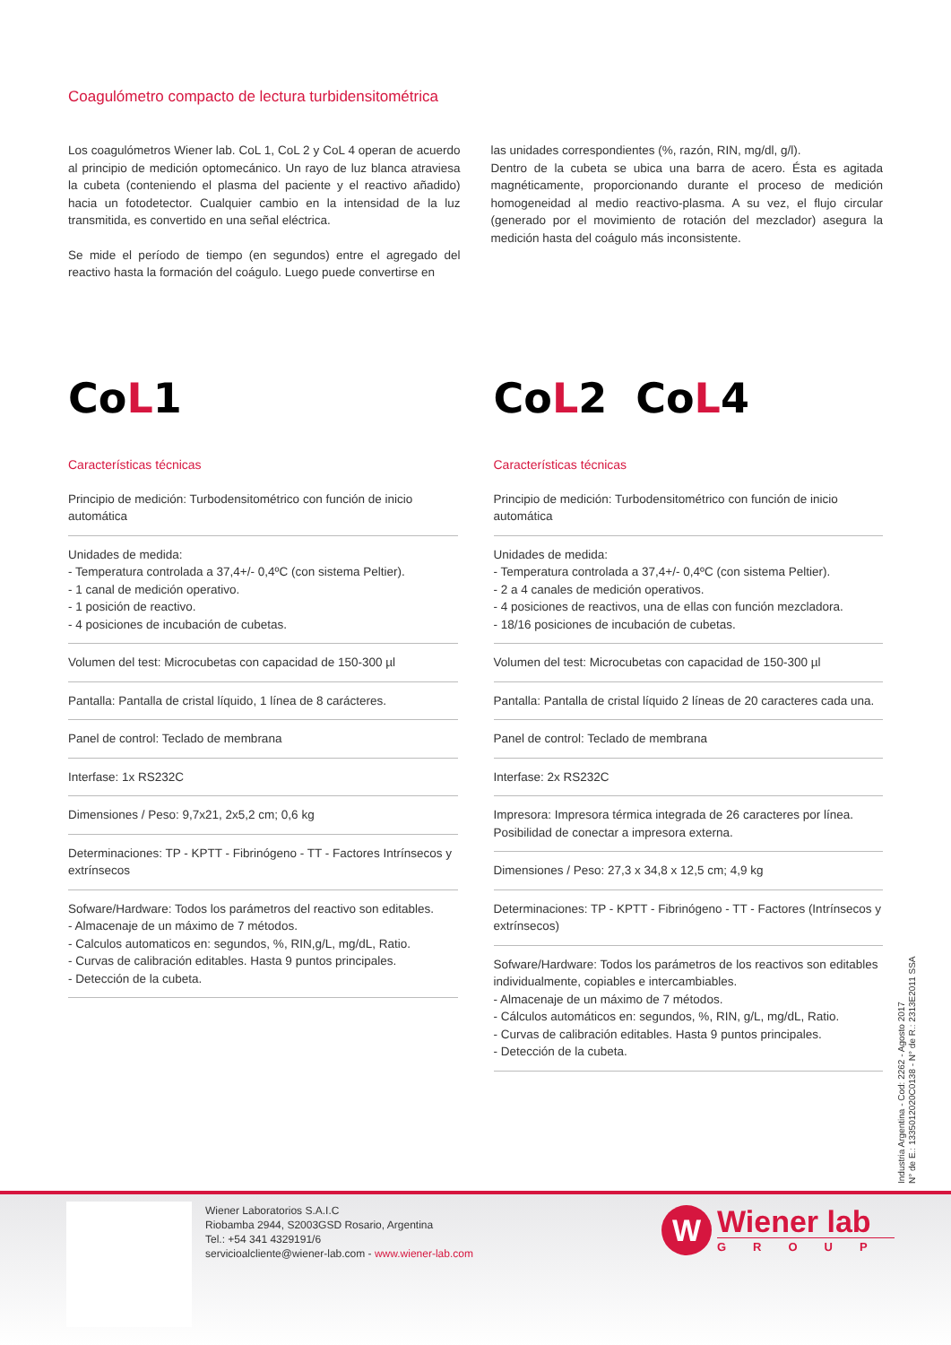Coagulómetro compacto de lectura turbidensitométrica
Los coagulómetros Wiener lab. CoL 1, CoL 2 y CoL 4 operan de acuerdo al principio de medición optomecánico. Un rayo de luz blanca atraviesa la cubeta (conteniendo el plasma del paciente y el reactivo añadido) hacia un fotodetector. Cualquier cambio en la intensidad de la luz transmitida, es convertido en una señal eléctrica.
Se mide el período de tiempo (en segundos) entre el agregado del reactivo hasta la formación del coágulo. Luego puede convertirse en
las unidades correspondientes (%, razón, RIN, mg/dl, g/l).
Dentro de la cubeta se ubica una barra de acero. Ésta es agitada magnéticamente, proporcionando durante el proceso de medición homogeneidad al medio reactivo-plasma. A su vez, el flujo circular (generado por el movimiento de rotación del mezclador) asegura la medición hasta del coágulo más inconsistente.
CoL1
Características técnicas
Principio de medición: Turbodensitométrico con función de inicio automática
Unidades de medida:
- Temperatura controlada a 37,4+/- 0,4ºC (con sistema Peltier).
- 1 canal de medición operativo.
- 1 posición de reactivo.
- 4 posiciones de incubación de cubetas.
Volumen del test: Microcubetas con capacidad de 150-300 µl
Pantalla: Pantalla de cristal líquido, 1 línea de 8 carácteres.
Panel de control: Teclado de membrana
Interfase: 1x RS232C
Dimensiones / Peso: 9,7x21, 2x5,2 cm; 0,6 kg
Determinaciones: TP - KPTT - Fibrinógeno - TT - Factores Intrínsecos y extrínsecos
Sofware/Hardware: Todos los parámetros del reactivo son editables.
- Almacenaje de un máximo de 7 métodos.
- Calculos automaticos en: segundos, %, RIN,g/L, mg/dL, Ratio.
- Curvas de calibración editables. Hasta 9 puntos principales.
- Detección de la cubeta.
CoL2 CoL4
Características técnicas
Principio de medición: Turbodensitométrico con función de inicio automática
Unidades de medida:
- Temperatura controlada a 37,4+/- 0,4ºC (con sistema Peltier).
- 2 a 4 canales de medición operativos.
- 4 posiciones de reactivos, una de ellas con función mezcladora.
- 18/16 posiciones de incubación de cubetas.
Volumen del test: Microcubetas con capacidad de 150-300 µl
Pantalla: Pantalla de cristal líquido 2 líneas de 20 caracteres cada una.
Panel de control: Teclado de membrana
Interfase: 2x RS232C
Impresora: Impresora térmica integrada de 26 caracteres por línea. Posibilidad de conectar a impresora externa.
Dimensiones / Peso: 27,3 x 34,8 x 12,5 cm; 4,9 kg
Determinaciones: TP - KPTT - Fibrinógeno - TT - Factores (Intrínsecos y extrínsecos)
Sofware/Hardware: Todos los parámetros de los reactivos son editables individualmente, copiables e intercambiables.
- Almacenaje de un máximo de 7 métodos.
- Cálculos automáticos en: segundos, %, RIN, g/L, mg/dL, Ratio.
- Curvas de calibración editables. Hasta 9 puntos principales.
- Detección de la cubeta.
Industria Argentina - Cod: 2262 - Agosto 2017
N° de E.: 1335012020C0138 - N° de R.: 2313E2011 SSA
Wiener Laboratorios S.A.I.C
Riobamba 2944, S2003GSD Rosario, Argentina
Tel.: +54 341 4329191/6
servicioalcliente@wiener-lab.com - www.wiener-lab.com
W
Wiener lab
GROUP